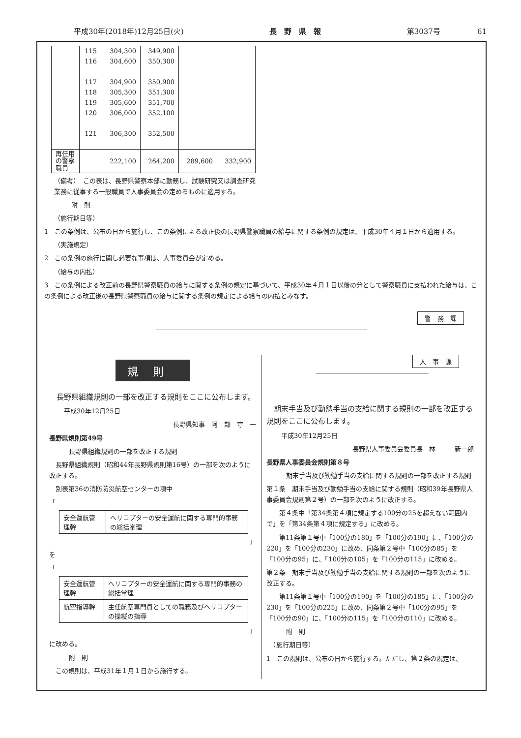平成30年(2018年)12月25日(火) 長　野　県　報 第3037号　　　　　61
| | 115 | 304,300 | 349,900 | | |
| | 116 | 304,600 | 350,300 | | |
| | 117 | 304,900 | 350,900 | | |
| | 118 | 305,300 | 351,300 | | |
| | 119 | 305,600 | 351,700 | | |
| | 120 | 306,000 | 352,100 | | |
| | 121 | 306,300 | 352,500 | | |
| 再任用 の警察 職員 | | 222,100 | 264,200 | 289,600 | 332,900 |
（備考）　この表は、長野県警察本部に勤務し、試験研究又は調査研究業務に従事する一般職員で人事委員会の定めるものに適用する。
附　則
（施行期日等）
1　この条例は、公布の日から施行し、この条例による改正後の長野県警察職員の給与に関する条例の規定は、平成30年４月１日から適用する。
（実施規定）
2　この条例の施行に関し必要な事項は、人事委員会が定める。
（給与の内払）
3　この条例による改正前の長野県警察職員の給与に関する条例の規定に基づいて、平成30年４月１日以後の分として警察職員に支払われた給与は、この条例による改正後の長野県警察職員の給与に関する条例の規定による給与の内払とみなす。
警　務　課
規則
　長野県組織規則の一部を改正する規則をここに公布します。
平成30年12月25日
長野県知事　阿　部　守　一
長野県規則第49号
長野県組織規則の一部を改正する規則
　長野県組織規則（昭和44年長野県規則第16号）の一部を次のように改正する。
　別表第36の消防防災航空センターの項中
「
| 安全運航管理幹 | ヘリコプターの安全運航に関する専門的事務の総括掌理 |
」
を
「
| 安全運航管理幹 | ヘリコプターの安全運航に関する専門的事務の総括掌理 |
| 航空指導幹 | 主任航空専門員としての職務及びヘリコプターの操縦の指導 |
」
に改める。
附　則
　この規則は、平成31年１月１日から施行する。
人　事　課
　期末手当及び勤勉手当の支給に関する規則の一部を改正する規則をここに公布します。
平成30年12月25日
長野県人事委員会委員長　林　　　新一郎
長野県人事委員会規則第８号
期末手当及び勤勉手当の支給に関する規則の一部を改正する規則
第１条　期末手当及び勤勉手当の支給に関する規則（昭和39年長野県人事委員会規則第２号）の一部を次のように改正する。
　　第４条中「第34条第４項に規定する100分の25を超えない範囲内で」を「第34条第４項に規定する」に改める。
　　第11条第１号中「100分の180」を「100分の190」に、「100分の220」を「100分の230」に改め、同条第２号中「100分の85」を「100分の95」に、「100分の105」を「100分の115」に改める。
第２条　期末手当及び勤勉手当の支給に関する規則の一部を次のように改正する。
　　第11条第１号中「100分の190」を「100分の185」に、「100分の230」を「100分の225」に改め、同条第２号中「100分の95」を「100分の90」に、「100分の115」を「100分の110」に改める。
附　則
　（施行期日等）
1　この規則は、公布の日から施行する。ただし、第２条の規定は、